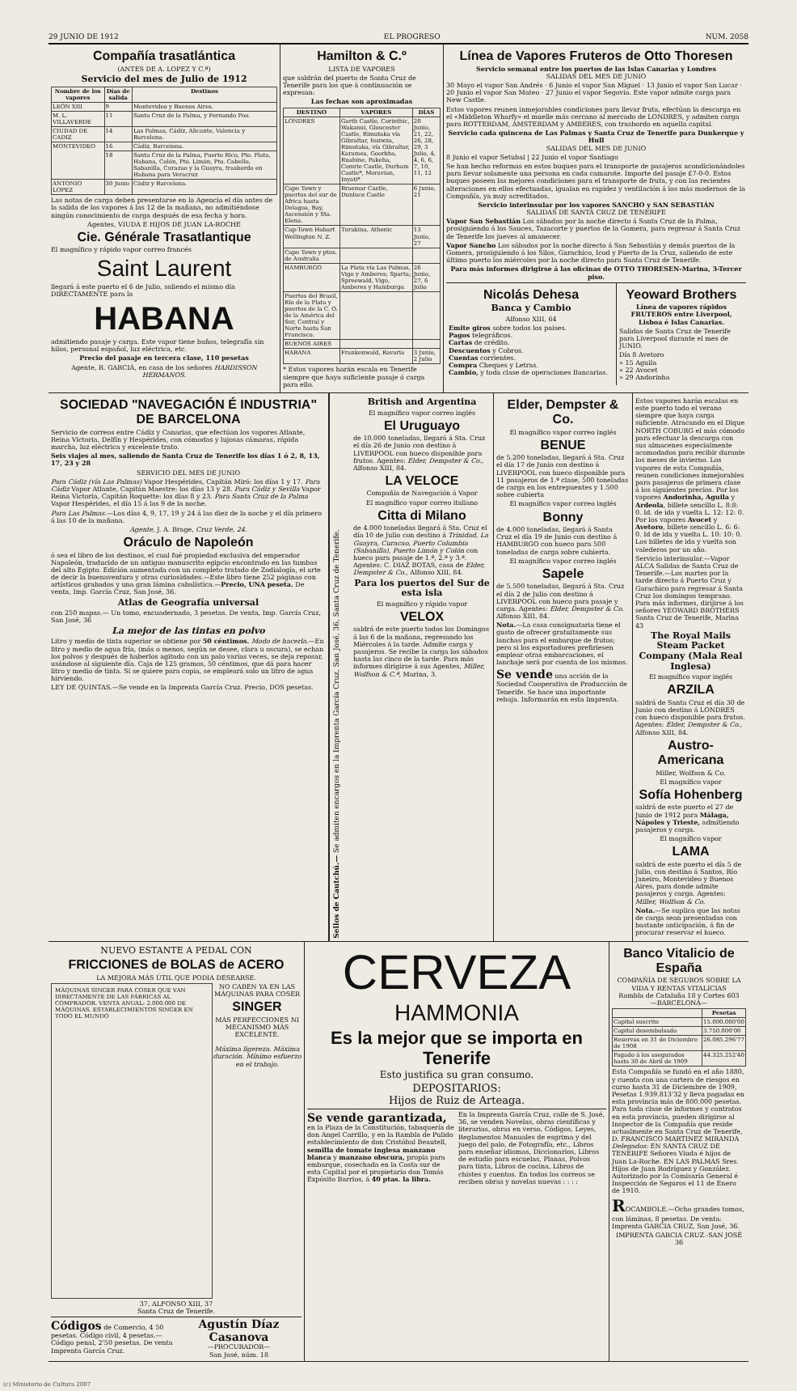29 JUNIO DE 1912 EL PROGRESO NUM. 2058
Compañía trasatlántica
(ANTES DE A. LOPEZ Y C.ª)
Servicio del mes de Julio de 1912
| Nombre de los vapores | Días de salida | Destinos |
| --- | --- | --- |
| LEÓN XIII | 9 | Montevideo y Buenos Aires. |
| M. L. VILLAVERDE | 11 | Santa Cruz de la Palma, y Fernando Poo. |
| CIUDAD DE CADIZ | 14 | Las Palmas, Cádiz, Alicante, Valencia y Barcelona. |
| MONTEVIDEO | 16 | Cádiz, Barcelona. |
| | 18 | Santa Cruz de la Palma, Puerto Rico, Pto. Plata, Habana, Colón, Pto. Limón, Pto. Cabello, Sabanilla, Curazao y la Guayra, trasbordo en Habana para Veracruz |
| ANTONIO LOPEZ | 30 Junio | Cádiz y Barcelona. |
Las notas de carga deben presentarse en la Agencia el día antes de la salida de los vapores á las 12 de la mañana, no admitiéndose ningún conocimiento de carga después de esa fecha y hora.
Agentes, VIUDA E HIJOS DE JUAN LA-ROCHE
Cie. Générale Trasatlantique
El magnífico y rápido vapor correo francés
Saint Laurent
llegará á este puerto el 6 de Julio, saliendo el mismo dia DIRECTAMENTE para la
HABANA
admitiendo pasaje y carga. Este vapor tiene baños, telegrafía sin hilos, personal español, luz eléctrica, etc.
Precio del pasaje en tercera clase, 110 pesetas
Agente, R. GARCIÁ, en casa de los señores HARDISSON HERMANOS.
Hamilton & C.º
LISTA DE VAPORES
que saldrán del puerto de Santa Cruz de Tenerife para los que á continuación se expresan:
Las fechas son aproximadas
| DESTINO | VAPORES | DÍAS |
| --- | --- | --- |
| LONDRES | Garth Castle, Corinthic, Wakanui, Gloucester Castle, Rimutaka vía Gibraltar, Insiwza, Rimutaka, vía Gibraltar, Karamea, Goorkha, Ruahine, Pakeha, Comrie Castle, Durham Castle*, Moravian, Inyati* | 20 Junio, 21, 22, 26, 28, 29, 3 Julio, 4, 4, 6, 6, 7, 10, 11, 12 |
| Cape Town y puertos del sur de Africa hasta Delagoa, Bay, Ascensión y Sta. Elena. | Braemar Castle, Dunluce Castle | 6 Junio, 21 |
| Cap-Town Hobart Wellington N. Z. | Turakina, Athenic | 13 Junio, 27 |
| Cape Town y ptos. de Australia | | |
| HAMBURGO | La Plata vía Las Palmas, Vigo y Amberes; Sparta; Spreewald, Vigo, Amberes y Hamburgo. | 26 Junio, 27, 6 Julio |
| Puertos del Brasil, Río de la Plata y puertos de la C. O. de la América del Sur, Central y Norte hasta San Francisco. | | |
| BUENOS AIRES | | |
| HABANA | Frankenwald, Bavaria | 3 Junio, 2 Julio |
* Estos vapores harán escala en Tenerife siempre que haya suficiente pasaje ó carga para ello.
Línea de Vapores Fruteros de Otto Thoresen
Servicio semanal entre los puertos de las Islas Canarias y Londres
SALIDAS DEL MES DE JUNIO
30 Mayo el vapor San Andrés · 6 Junio el vapor San Miguel · 13 Junio el vapor San Lucar · 20 Junio el vapor San Mateo · 27 Junio el vapor Segovia. Este vapor admite carga para New Castle.
Estos vapores reunen inmejorables condiciones para llevar fruta, efectúan la descarga en el «Middleton Wharfy» el muelle más cercano al mercado de LONDRES, y admiten carga para ROTTERDAM, AMSTERDAM y AMBERES, con trasbordo en aquella capital.
Servicio cada quincena de Las Palmas y Santa Cruz de Tenerife para Dunkerque y Hull
SALIDAS DEL MES DE JUNIO
8 Junio el vapor Setubal | 22 Junio el vapor Santiago
Se han hecho reformas en estos buques para el transporte de pasajeros acondicionándoles para llevar solamente una persona en cada camarote. Importe del pasaje £7-0-0. Estos buques poseen las mejores condiciones para el transporte de fruta, y con las recientes alteraciones en ellos efectuadas, igualan en rapidez y ventilación á los más modernos de la Compañía, ya muy acreditados.
Servicio interinsular por los vapores SANCHO y SAN SEBASTIÁN
SALIDAS DE SANTA CRUZ DE TENERIFE
Vapor San Sebastián Los sábados por la noche directo á Santa Cruz de la Palma, prosiguiendo á los Sauces, Tazacorte y puertos de la Gomera, para regresar á Santa Cruz de Tenerife los jueves al amanecer.
Vapor Sancho Los sábados por la noche directo á San Sebastián y demás puertos de la Gomera, prosiguiendo á los Silos, Garachico, Icod y Puerto de la Cruz, saliendo de este último puerto los miércoles por la noche directo para Santa Cruz de Tenerife.
Para más informes dirigirse á las oficinas de OTTO THORESEN-Marina, 3-Tercer piso.
Nicolás Dehesa
Banca y Cambio
Alfonso XIII, 64
Emite giros sobre todos los paises.
Pagos telegráficos.
Cartas de crédito.
Descuentos y Cobros.
Cuentas corrientes.
Compra Cheques y Letras.
Cambio, y toda clase de operaciones Bancarias.
Yeoward Brothers
Línea de vapores rápidos FRUTEROS entre Liverpool, Lisboa é Islas Canarias.
Salidas de Santa Cruz de Tenerife para Liverpool durante el mes de JUNIO.
Día 8 Avetoro
» 15 Aguila
» 22 Avocet
» 29 Andorinha
SOCIEDAD "NAVEGACIÓN É INDUSTRIA" DE BARCELONA
Servicio de correos entre Cádiz y Canarias, que efectúan los vapores Atlante, Reina Victoria, Delfín y Hespérides, con cómodas y lujosas cámaras, rápida marcha, luz eléctrica y excelente trato.
Seis viajes al mes, saliendo de Santa Cruz de Tenerife los días 1 ó 2, 8, 13, 17, 23 y 28
SERVICIO DEL MES DE JUNIO
Para Cádiz (vía Las Palmas) Vapor Hespérides, Capitán Miró: los días 1 y 17. Para Cádiz Vapor Atlante, Capitán Maestre: los días 13 y 28. Para Cádiz y Sevilla Vapor Reina Victoria, Capitán Roquette: los días 8 y 23. Para Santa Cruz de la Palma Vapor Hespérides, el día 15 á las 9 de la noche.
Para Las Palmas.—Los días 4, 9, 17, 19 y 24 á las diez de la noche y el día primero á las 10 de la mañana.
Agente, J. A. Brage, Cruz Verde, 24.
Oráculo de Napoleón
ó sea el libro de los destinos, el cual fué propiedad exclusiva del emperador Napoleón, traducido de un antiguo manuscrito egipcio encontrado en las tumbas del alto Egipto. Edición aumentada con un completo tratado de Zodialogía, el arte de decir la buenaventura y otras curiosidades.—Este libro tiene 252 páginas con artísticos grabados y una gran lámina cabalística.—Precio, UNA peseta. De venta, Imp. García Cruz, San José, 36.
Atlas de Geografía universal
con 250 mapas.— Un tomo, encuadernado, 3 pesetas. De venta, Imp. García Cruz, San José, 36
La mejor de las tintas en polvo
Litro y medio de tinta superior se obtiene por 50 céntimos. Modo de hacerla.—En litro y medio de agua fría, (más o menos, según se desee, clara u oscura), se echan los polvos y después de haberlos agitado con un palo varias veces, se deja reposar, usándose al siguiente día. Caja de 125 gramos, 50 céntimos, que dá para hacer litro y medio de tinta. Si se quiere para copia, se empleará solo un litro de agua hirviendo.
LEY DE QUINTAS.—Se vende en la Imprenta García Cruz. Precio, DOS pesetas.
Sellos de Cautchú.— Se admiten encargos en la Imprenta García Cruz, San José, 36, Santa Cruz de Tenerife.
British and Argentina
El magnífico vapor correo inglés
El Uruguayo
de 10.000 toneladas, llegará á Sta. Cruz el día 26 de Junio con destino á LIVERPOOL con hueco disponible para frutos. Agentes: Elder, Dempster & Co., Alfonso XIII, 84.
LA VELOCE
Compañía de Navegación á Vapor
El magnífico vapor correo italiano
Citta di Milano
de 4.000 toneladas llegará á Sta. Cruz el día 10 de Julio con destino á Trinidad, La Guayra, Curacao, Puerto Columbia (Sabanilla), Puerto Limón y Colón con hueco para pasaje de 1.ª, 2.ª y 3.ª. Agentes: C. DIAZ BOTAS, casa de Elder, Dempster & Co., Alfonso XIII, 84.
Para los puertos del Sur de esta isla
El magnífico y rápido vapor
VELOX
saldrá de este puerto todos los Domingos á las 6 de la mañana, regresando los Miércoles á la tarde. Admite carga y pasajeros. Se recibe la carga los sábados hasta las cinco de la tarde. Para más informes dirigirse á sus Agentes, Miller, Wolfson & C.ª, Marina, 3.
Elder, Dempster & Co.
El magnífico vapor correo inglés
BENUE
de 5.200 toneladas, llegará á Sta. Cruz el día 17 de Junio con destino á LIVERPOOL con hueco disponible para 11 pasajeros de 1.ª clase, 500 toneladas de carga en los entrepuentes y 1.500 sobre cubierta
El magnífico vapor correo inglés
Bonny
de 4.000 toneladas, llegará á Santa Cruz el día 19 de Junio con destino á HAMBURGO con hueco para 500 toneladas de carga sobre cubierta.
El magnífico vapor correo inglés
Sapele
de 5.500 toneladas, llegará á Sta. Cruz el día 2 de Julio con destino á LIVERPOOL con hueco para pasaje y carga. Agentes: Elder, Dempster & Co. Alfonso XIII, 84.
Nota.—La casa consignataria tiene el gusto de ofrecer gratuitamente sus lanchas para el embarque de frutos; pero si los exportadores prefiriesen emplear otras embarcaciones, el lanchaje será por cuenta de los mismos.
Se vende una acción de la Sociedad Cooperativa de Producción de Tenerife. Se hace una importante rebaja. Informarán en esta Imprenta.
Estos vapores harán escalas en este puerto todo el verano siempre que haya carga suficiente. Atracando en el Dique NORTH COBURG el más cómodo para efectuar la descarga con sus almacenes especialmente acomodados para recibir durante los meses de invierno. Los vapores de esta Compañía, reunen condiciones inmejorables para pasajeros de primera clase á los siguientes precios. Por los vapores Andorinha, Aguila y Ardeola, billete sencillo L. 8:8: 0. Id. de ida y vuelta L. 12: 12: 0. Por los vapores Avocet y Avetoro, billete sencillo L. 6: 6: 0. Id de ida y vuelta L. 10: 10: 0. Los billetes de ida y vuelta son valederos por un año.
Servicio interinsular.—Vapor ALCA Salidas de Santa Cruz de Tenerife.—Los martes por la tarde directo á Puerto Cruz y Garachico para regresar á Santa Cruz los domingos temprano. Para más informes, dirijirse á los señores YEOWARD BROTHERS Santa Cruz de Tenerife, Marina 43
The Royal Mails Steam Packet Company (Mala Real Inglesa)
El magnífico vapor inglés
ARZILA
saldrá de Santa Cruz el día 30 de Junio con destino á LONDRES con hueco disponible para frutos. Agentes: Elder, Dempster & Co., Alfonso XIII, 84.
Austro-Americana
Miller, Wolfson & Co.
El magnífico vapor
Sofía Hohenberg
saldrá de este puerto el 27 de Junio de 1912 para Málaga, Nápoles y Trieste, admitiendo pasajeros y carga.
El magnífico vapor
LAMA
saldrá de este puerto el día 5 de Julio, con destino á Santos, Río Janeiro, Montevideo y Buenos Aires, para donde admite pasajeros y carga. Agentes: Miller, Wolfson & Co.
Nota.—Se suplica que las notas de carga sean presentadas con bastante anticipación, á fin de procurar reservar el hueco.
NUEVO ESTANTE A PEDAL CON
FRICCIONES de BOLAS de ACERO
LA MEJORA MÁS ÚTIL QUE PODIA DESEARSE.
MÁQUINAS SINGER PARA COSER QUE VAN DIRECTAMENTE DE LAS FÁBRICAS AL COMPRADOR. VENTA ANUAL: 2.000.000 DE MÁQUINAS. ESTABLECIMIENTOS SINGER EN TODO EL MUNDO
NO CABEN YA EN LAS MÁQUINAS PARA COSER
SINGER
MÁS PERFECCIONES NI MECANISMO MÁS EXCELENTE.
Máxima ligereza. Máxima duración. Mínimo esfuerzo en el trabajo.
37, ALFONSO XIII, 37
Santa Cruz de Tenerife.
Códigos de Comercio, 4 50 pesetas. Código civil, 4 pesetas.—Código penal, 2'50 pesetas. De venta Imprenta García Cruz.
Agustín Díaz Casanova
—PROCURADOR—
San José, núm. 18
CERVEZA
HAMMONIA
Es la mejor que se importa en Tenerife
Esto justifica su gran consumo.
DEPOSITARIOS:
Hijos de Ruiz de Arteaga.
Se vende garantizada, en la Plaza de la Constitución, tabaquería de don Angel Carrillo, y en la Rambla de Pulido establecimiento de don Cristóbal Beautell, semilla de tomate inglesa manzano blanca y manzano obscura, propia para embarque, cosechada en la Costa sur de esta Capital por el propietario don Tomás Expósito Barrios, á 40 ptas. la libra.
En la Imprenta García Cruz, calle de S. José, 36, se venden Novelas, obras científicas y literarias, obras en verso, Códigos, Leyes, Reglamentos Manuales de esgrima y del juego del palo, de Fotografía, etc., Libros para enseñar idiomas, Diccionarios, Libros de estudio para escuelas, Planas, Polvos para tinta, Libros de cocina, Libros de chistes y cuentos. En todos los correos se reciben obras y novelas nuevas : : : :
Banco Vitalicio de España
COMPAÑÍA DE SEGUROS SOBRE LA VIDA Y RENTAS VITALICIAS
Rambla de Cataluña 18 y Cortes 603
—BARCELONA—
| | Pesetas |
| --- | --- |
| Capital suscrito | 15.000.000'00 |
| Capital desembolsado | 3.750.000'00 |
| Reservas en 31 de Diciembre de 1908 | 26.085.296'77 |
| Pagado á los asegurados hasta 30 de Abril de 1909 | 44.325.252'40 |
Esta Compañía se fundó en el año 1880, y cuenta con una cartera de riesgos en curso hasta 31 de Diciembre de 1909, Pesetas 1.939.813'32 y lleva pagadas en esta provincia más de 800.000 pesetas. Para toda clase de informes y contratos en esta provincia, pueden dirigirse al Inspector de la Compañía que reside actualmente en Santa Cruz de Tenerife, D. FRANCISCO MARTINEZ MIRANDA Delegados: EN SANTA CRUZ DE TENERIFE Señores Viuda é hijos de Juan La-Roche. EN LAS PALMAS Sres. Hijos de Juan Rodríguez y González. Autorizado por la Comisaría General é Inspección de Seguros el 11 de Enero de 1910.
ROCAMBOLE.—Ocho grandes tomos, con láminas, 8 pesetas. De venta: Imprenta GARCIA CRUZ, San José, 36.
IMPRENTA GARCIA CRUZ.-SAN JOSÉ 36
(c) Ministerio de Cultura 2007